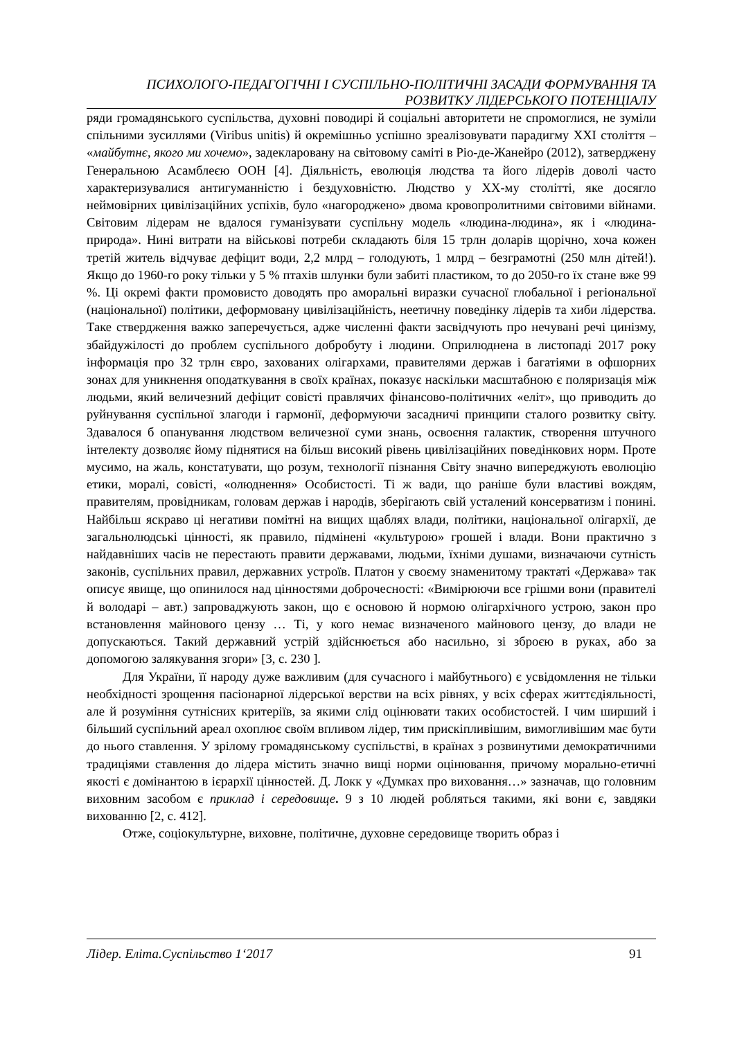ПСИХОЛОГО-ПЕДАГОГІЧНІ І СУСПІЛЬНО-ПОЛІТИЧНІ ЗАСАДИ ФОРМУВАННЯ ТА
РОЗВИТКУ ЛІДЕРСЬКОГО ПОТЕНЦІАЛУ
ряди громадянського суспільства, духовні поводирі й соціальні авторитети не спромоглися, не зуміли спільними зусиллями (Viribus unitis) й окремішньо успішно зреалізовувати парадигму XXI століття – «майбутнє, якого ми хочемо», задекларовану на світовому саміті в Ріо-де-Жанейро (2012), затверджену Генеральною Асамблеєю ООН [4]. Діяльність, еволюція людства та його лідерів доволі часто характеризувалися антигуманністю і бездуховністю. Людство у ХХ-му столітті, яке досягло неймовірних цивілізаційних успіхів, було «нагороджено» двома кровопролитними світовими війнами. Світовим лідерам не вдалося гуманізувати суспільну модель «людина-людина», як і «людина-природа». Нині витрати на військові потреби складають біля 15 трлн доларів щорічно, хоча кожен третій житель відчуває дефіцит води, 2,2 млрд – голодують, 1 млрд – безграмотні (250 млн дітей!). Якщо до 1960-го року тільки у 5 % птахів шлунки були забиті пластиком, то до 2050-го їх стане вже 99 %. Ці окремі факти промовисто доводять про аморальні виразки сучасної глобальної і регіональної (національної) політики, деформовану цивілізаційність, неетичну поведінку лідерів та хиби лідерства. Таке ствердження важко заперечується, адже численні факти засвідчують про нечувані речі цинізму, збайдужілості до проблем суспільного добробуту і людини. Оприлюднена в листопаді 2017 року інформація про 32 трлн євро, захованих олігархами, правителями держав і багатіями в офшорних зонах для уникнення оподаткування в своїх країнах, показує наскільки масштабною є поляризація між людьми, який величезний дефіцит совісті правлячих фінансово-політичних «еліт», що приводить до руйнування суспільної злагоди і гармонії, деформуючи засадничі принципи сталого розвитку світу. Здавалося б опанування людством величезної суми знань, освоєння галактик, створення штучного інтелекту дозволяє йому піднятися на більш високий рівень цивілізаційних поведінкових норм. Проте мусимо, на жаль, констатувати, що розум, технології пізнання Світу значно випереджують еволюцію етики, моралі, совісті, «олюднення» Особистості. Ті ж вади, що раніше були властиві вождям, правителям, провідникам, головам держав і народів, зберігають свій усталений консерватизм і понині. Найбільш яскраво ці негативи помітні на вищих щаблях влади, політики, національної олігархії, де загальнолюдські цінності, як правило, підмінені «культурою» грошей і влади. Вони практично з найдавніших часів не перестають правити державами, людьми, їхніми душами, визначаючи сутність законів, суспільних правил, державних устроїв. Платон у своєму знаменитому трактаті «Держава» так описує явище, що опинилося над цінностями доброчесності: «Вимірюючи все грішми вони (правителі й володарі – авт.) запроваджують закон, що є основою й нормою олігархічного устрою, закон про встановлення майнового цензу … Ті, у кого немає визначеного майнового цензу, до влади не допускаються. Такий державний устрій здійснюється або насильно, зі зброєю в руках, або за допомогою залякування згори» [3, с. 230 ].
Для України, її народу дуже важливим (для сучасного і майбутнього) є усвідомлення не тільки необхідності зрощення пасіонарної лідерської верстви на всіх рівнях, у всіх сферах життєдіяльності, але й розуміння сутнісних критеріїв, за якими слід оцінювати таких особистостей. І чим ширший і більший суспільний ареал охоплює своїм впливом лідер, тим прискіпливішим, вимогливішим має бути до нього ставлення. У зрілому громадянському суспільстві, в країнах з розвинутими демократичними традиціями ставлення до лідера містить значно вищі норми оцінювання, причому морально-етичні якості є домінантою в ієрархії цінностей. Д. Локк у «Думках про виховання…» зазначав, що головним виховним засобом є приклад і середовище. 9 з 10 людей робляться такими, які вони є, завдяки вихованню [2, с. 412].
Отже, соціокультурне, виховне, політичне, духовне середовище творить образ і
Лідер. Еліта.Суспільство 1‘2017 91